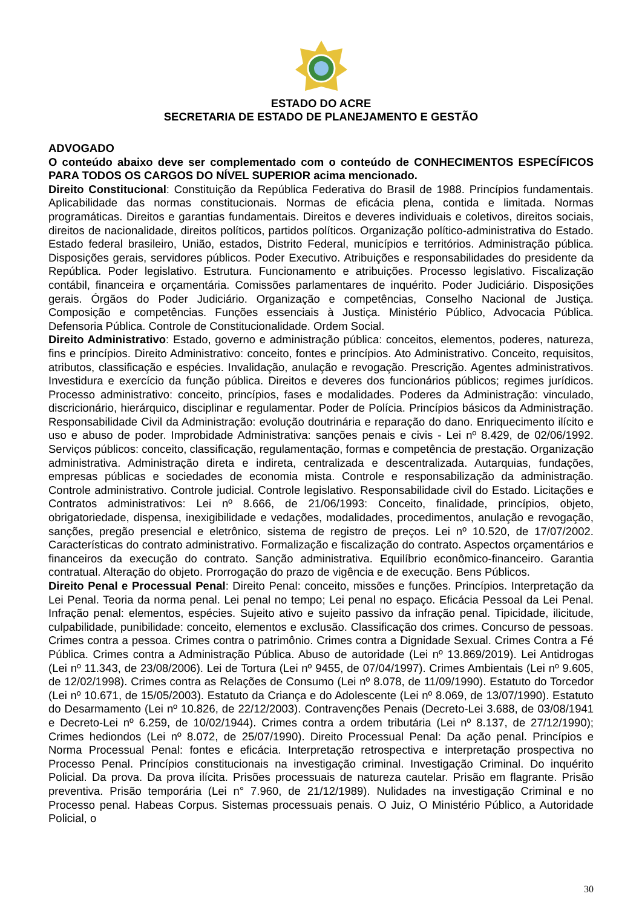ESTADO DO ACRE
SECRETARIA DE ESTADO DE PLANEJAMENTO E GESTÃO
ADVOGADO
O conteúdo abaixo deve ser complementado com o conteúdo de CONHECIMENTOS ESPECÍFICOS PARA TODOS OS CARGOS DO NÍVEL SUPERIOR acima mencionado.
Direito Constitucional: Constituição da República Federativa do Brasil de 1988. Princípios fundamentais. Aplicabilidade das normas constitucionais. Normas de eficácia plena, contida e limitada. Normas programáticas. Direitos e garantias fundamentais. Direitos e deveres individuais e coletivos, direitos sociais, direitos de nacionalidade, direitos políticos, partidos políticos. Organização político-administrativa do Estado. Estado federal brasileiro, União, estados, Distrito Federal, municípios e territórios. Administração pública. Disposições gerais, servidores públicos. Poder Executivo. Atribuições e responsabilidades do presidente da República. Poder legislativo. Estrutura. Funcionamento e atribuições. Processo legislativo. Fiscalização contábil, financeira e orçamentária. Comissões parlamentares de inquérito. Poder Judiciário. Disposições gerais. Órgãos do Poder Judiciário. Organização e competências, Conselho Nacional de Justiça. Composição e competências. Funções essenciais à Justiça. Ministério Público, Advocacia Pública. Defensoria Pública. Controle de Constitucionalidade. Ordem Social.
Direito Administrativo: Estado, governo e administração pública: conceitos, elementos, poderes, natureza, fins e princípios. Direito Administrativo: conceito, fontes e princípios. Ato Administrativo. Conceito, requisitos, atributos, classificação e espécies. Invalidação, anulação e revogação. Prescrição. Agentes administrativos. Investidura e exercício da função pública. Direitos e deveres dos funcionários públicos; regimes jurídicos. Processo administrativo: conceito, princípios, fases e modalidades. Poderes da Administração: vinculado, discricionário, hierárquico, disciplinar e regulamentar. Poder de Polícia. Princípios básicos da Administração. Responsabilidade Civil da Administração: evolução doutrinária e reparação do dano. Enriquecimento ilícito e uso e abuso de poder. Improbidade Administrativa: sanções penais e civis - Lei nº 8.429, de 02/06/1992. Serviços públicos: conceito, classificação, regulamentação, formas e competência de prestação. Organização administrativa. Administração direta e indireta, centralizada e descentralizada. Autarquias, fundações, empresas públicas e sociedades de economia mista. Controle e responsabilização da administração. Controle administrativo. Controle judicial. Controle legislativo. Responsabilidade civil do Estado. Licitações e Contratos administrativos: Lei nº 8.666, de 21/06/1993: Conceito, finalidade, princípios, objeto, obrigatoriedade, dispensa, inexigibilidade e vedações, modalidades, procedimentos, anulação e revogação, sanções, pregão presencial e eletrônico, sistema de registro de preços. Lei nº 10.520, de 17/07/2002. Características do contrato administrativo. Formalização e fiscalização do contrato. Aspectos orçamentários e financeiros da execução do contrato. Sanção administrativa. Equilíbrio econômico-financeiro. Garantia contratual. Alteração do objeto. Prorrogação do prazo de vigência e de execução. Bens Públicos.
Direito Penal e Processual Penal: Direito Penal: conceito, missões e funções. Princípios. Interpretação da Lei Penal. Teoria da norma penal. Lei penal no tempo; Lei penal no espaço. Eficácia Pessoal da Lei Penal. Infração penal: elementos, espécies. Sujeito ativo e sujeito passivo da infração penal. Tipicidade, ilicitude, culpabilidade, punibilidade: conceito, elementos e exclusão. Classificação dos crimes. Concurso de pessoas. Crimes contra a pessoa. Crimes contra o patrimônio. Crimes contra a Dignidade Sexual. Crimes Contra a Fé Pública. Crimes contra a Administração Pública. Abuso de autoridade (Lei nº 13.869/2019). Lei Antidrogas (Lei nº 11.343, de 23/08/2006). Lei de Tortura (Lei nº 9455, de 07/04/1997). Crimes Ambientais (Lei nº 9.605, de 12/02/1998). Crimes contra as Relações de Consumo (Lei nº 8.078, de 11/09/1990). Estatuto do Torcedor (Lei nº 10.671, de 15/05/2003). Estatuto da Criança e do Adolescente (Lei nº 8.069, de 13/07/1990). Estatuto do Desarmamento (Lei nº 10.826, de 22/12/2003). Contravenções Penais (Decreto-Lei 3.688, de 03/08/1941 e Decreto-Lei nº 6.259, de 10/02/1944). Crimes contra a ordem tributária (Lei nº 8.137, de 27/12/1990); Crimes hediondos (Lei nº 8.072, de 25/07/1990). Direito Processual Penal: Da ação penal. Princípios e Norma Processual Penal: fontes e eficácia. Interpretação retrospectiva e interpretação prospectiva no Processo Penal. Princípios constitucionais na investigação criminal. Investigação Criminal. Do inquérito Policial. Da prova. Da prova ilícita. Prisões processuais de natureza cautelar. Prisão em flagrante. Prisão preventiva. Prisão temporária (Lei n° 7.960, de 21/12/1989). Nulidades na investigação Criminal e no Processo penal. Habeas Corpus. Sistemas processuais penais. O Juiz, O Ministério Público, a Autoridade Policial, o
30